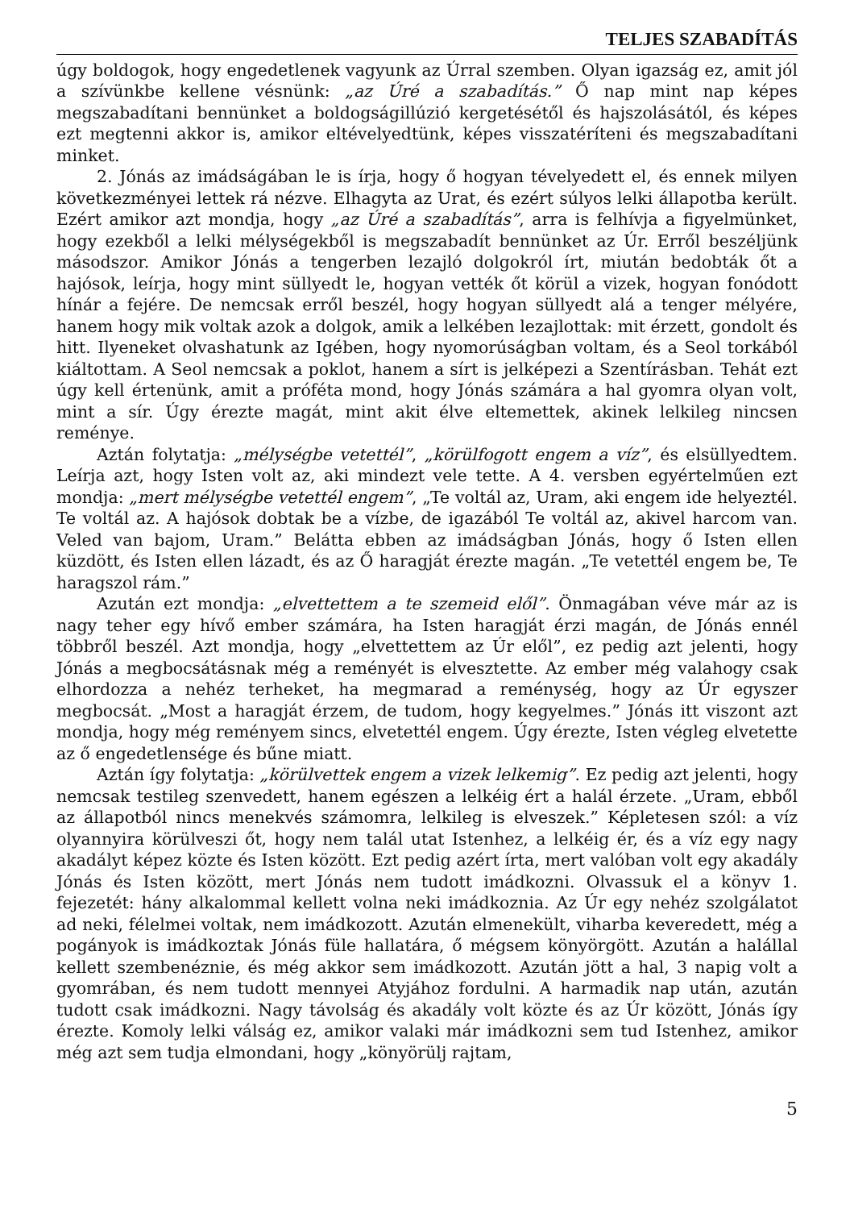TELJES SZABADÍTÁS
úgy boldogok, hogy engedetlenek vagyunk az Úrral szemben. Olyan igazság ez, amit jól a szívünkbe kellene vésnünk: „az Úré a szabadítás.” Ő nap mint nap képes megszabadítani bennünket a boldogságillúzió kergetésétől és hajszolásától, és képes ezt megtenni akkor is, amikor eltévelyedtünk, képes visszatéríteni és megszabadítani minket.
2. Jónás az imádságában le is írja, hogy ő hogyan tévelyedett el, és ennek milyen következményei lettek rá nézve. Elhagyta az Urat, és ezért súlyos lelki állapotba került. Ezért amikor azt mondja, hogy „az Úré a szabadítás”, arra is felhívja a figyelmünket, hogy ezekből a lelki mélységekből is megszabadít bennünket az Úr. Erről beszéljünk másodszor. Amikor Jónás a tengerben lezajló dolgokról írt, miután bedobták őt a hajósok, leírja, hogy mint süllyedt le, hogyan vették őt körül a vizek, hogyan fonódott hínár a fejére. De nemcsak erről beszél, hogy hogyan süllyedt alá a tenger mélyére, hanem hogy mik voltak azok a dolgok, amik a lelkében lezajlottak: mit érzett, gondolt és hitt. Ilyeneket olvashatunk az Igében, hogy nyomorúságban voltam, és a Seol torkából kiáltottam. A Seol nemcsak a poklot, hanem a sírt is jelképezi a Szentírásban. Tehát ezt úgy kell értenünk, amit a próféta mond, hogy Jónás számára a hal gyomra olyan volt, mint a sír. Úgy érezte magát, mint akit élve eltemettek, akinek lelkileg nincsen reménye.
Aztán folytatja: „mélységbe vetettél”, „körülfogott engem a víz”, és elsüllyedtem. Leírja azt, hogy Isten volt az, aki mindezt vele tette. A 4. versben egyértelműen ezt mondja: „mert mélységbe vetettél engem”, „Te voltál az, Uram, aki engem ide helyeztél. Te voltál az. A hajósok dobtak be a vízbe, de igazából Te voltál az, akivel harcom van. Veled van bajom, Uram.” Belátta ebben az imádságban Jónás, hogy ő Isten ellen küzdött, és Isten ellen lázadt, és az Ő haragját érezte magán. „Te vetettél engem be, Te haragszol rám.”
Azután ezt mondja: „elvettettem a te szemeid elől”. Önmagában véve már az is nagy teher egy hívő ember számára, ha Isten haragját érzi magán, de Jónás ennél többről beszél. Azt mondja, hogy „elvettettem az Úr elől”, ez pedig azt jelenti, hogy Jónás a megbocsátásnak még a reményét is elvesztette. Az ember még valahogy csak elhordozza a nehéz terheket, ha megmarad a reménység, hogy az Úr egyszer megbocsát. „Most a haragját érzem, de tudom, hogy kegyelmes.” Jónás itt viszont azt mondja, hogy még reményem sincs, elvetettél engem. Úgy érezte, Isten végleg elvetette az ő engedetlensége és bűne miatt.
Aztán így folytatja: „körülvettek engem a vizek lelkemig”. Ez pedig azt jelenti, hogy nemcsak testileg szenvedett, hanem egészen a lelkéig ért a halál érzete. „Uram, ebből az állapotból nincs menekvés számomra, lelkileg is elveszek.” Képletesen szól: a víz olyannyira körülveszi őt, hogy nem talál utat Istenhez, a lelkéig ér, és a víz egy nagy akadályt képez közte és Isten között. Ezt pedig azért írta, mert valóban volt egy akadály Jónás és Isten között, mert Jónás nem tudott imádkozni. Olvassuk el a könyv 1. fejezetét: hány alkalommal kellett volna neki imádkoznia. Az Úr egy nehéz szolgálatot ad neki, félelmei voltak, nem imádkozott. Azután elmenekült, viharba keveredett, még a pogányok is imádkoztak Jónás füle hallatára, ő mégsem könyörgött. Azután a halállal kellett szembenéznie, és még akkor sem imádkozott. Azután jött a hal, 3 napig volt a gyomrában, és nem tudott mennyei Atyjához fordulni. A harmadik nap után, azután tudott csak imádkozni. Nagy távolság és akadály volt közte és az Úr között, Jónás így érezte. Komoly lelki válság ez, amikor valaki már imádkozni sem tud Istenhez, amikor még azt sem tudja elmondani, hogy „könyörülj rajtam,
5